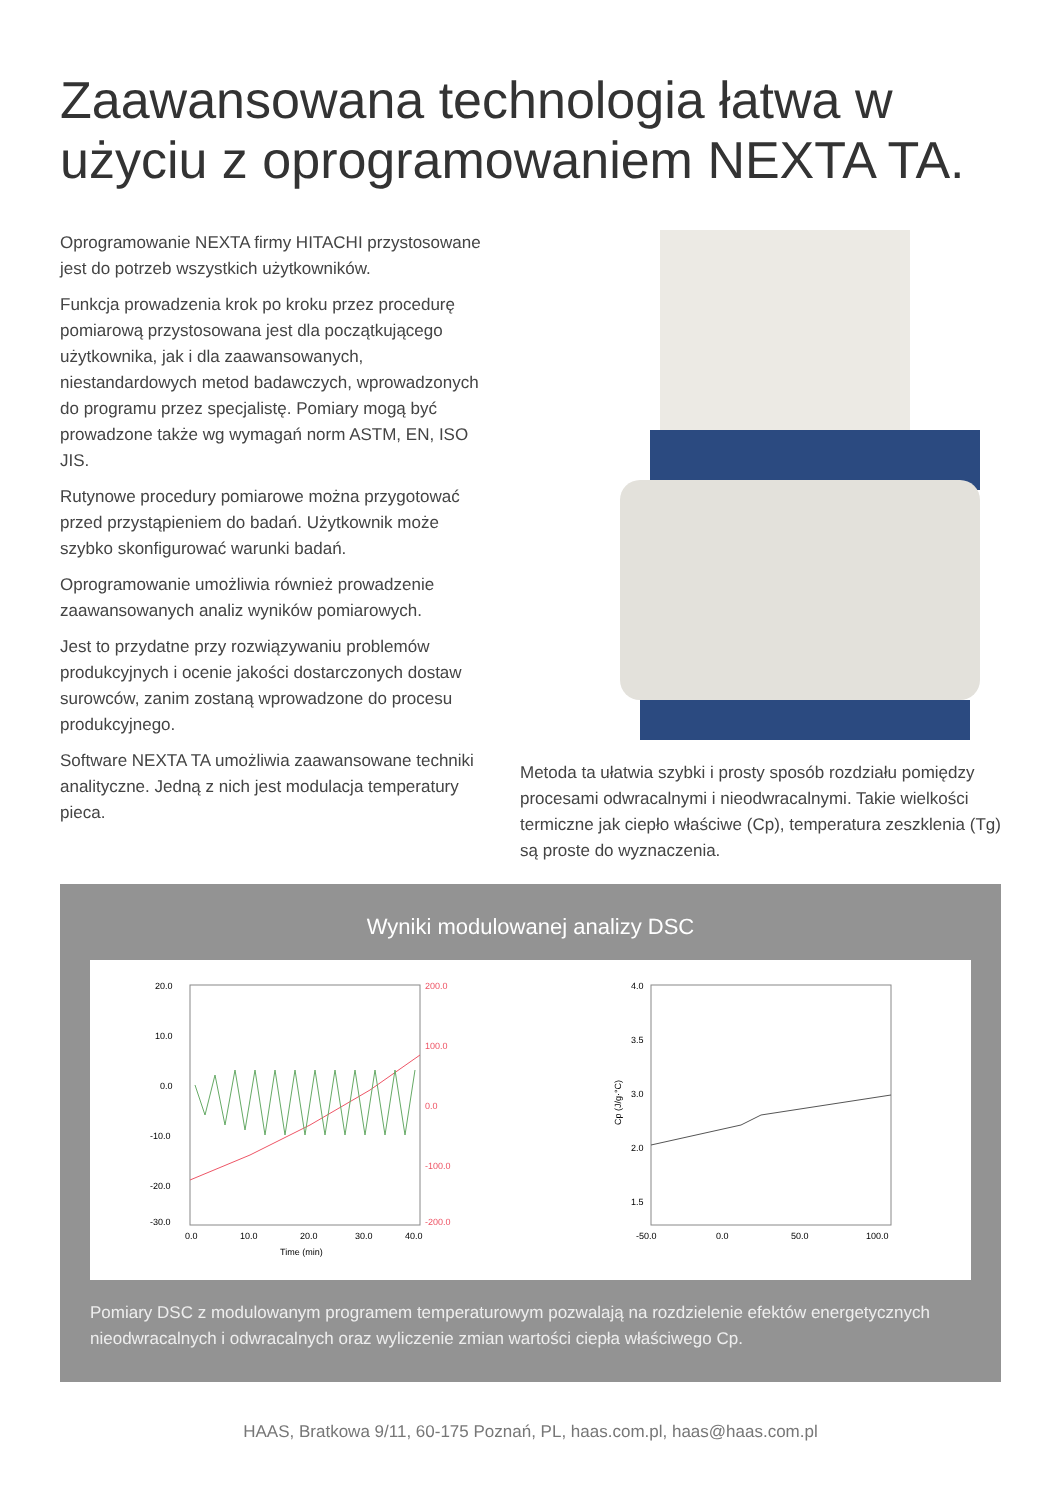Zaawansowana technologia łatwa w użyciu z oprogramowaniem NEXTA TA.
Oprogramowanie NEXTA firmy HITACHI przystosowane jest do potrzeb wszystkich użytkowników.
Funkcja prowadzenia krok po kroku przez procedurę pomiarową przystosowana jest dla początkującego użytkownika, jak i dla zaawansowanych, niestandardowych metod badawczych, wprowadzonych do programu przez specjalistę. Pomiary mogą być prowadzone także wg wymagań norm ASTM, EN, ISO JIS.
Rutynowe procedury pomiarowe można przygotować przed przystąpieniem do badań. Użytkownik może szybko skonfigurować warunki badań.
Oprogramowanie umożliwia również prowadzenie zaawansowanych analiz wyników pomiarowych.
Jest to przydatne przy rozwiązywaniu problemów produkcyjnych i ocenie jakości dostarczonych dostaw surowców, zanim zostaną wprowadzone do procesu produkcyjnego.
Software NEXTA TA umożliwia zaawansowane techniki analityczne. Jedną z nich jest modulacja temperatury pieca.
Metoda ta ułatwia szybki i prosty sposób rozdziału pomiędzy procesami odwracalnymi i nieodwracalnymi. Takie wielkości termiczne jak ciepło właściwe (Cp), temperatura zeszklenia (Tg) są proste do wyznaczenia.
Wyniki modulowanej analizy DSC
20.0
10.0
0.0
-10.0
-20.0
-30.0
200.0
100.0
0.0
-100.0
-200.0
0.0
10.0
20.0
30.0
40.0
Time (min)
4.0
3.5
3.0
2.0
1.5
-50.0
0.0
50.0
100.0
Cp (J/g·°C)
Pomiary DSC z modulowanym programem temperaturowym pozwalają na rozdzielenie efektów energetycznych nieodwracalnych i odwracalnych oraz wyliczenie zmian wartości ciepła właściwego Cp.
HAAS, Bratkowa 9/11, 60-175 Poznań, PL, haas.com.pl, haas@haas.com.pl